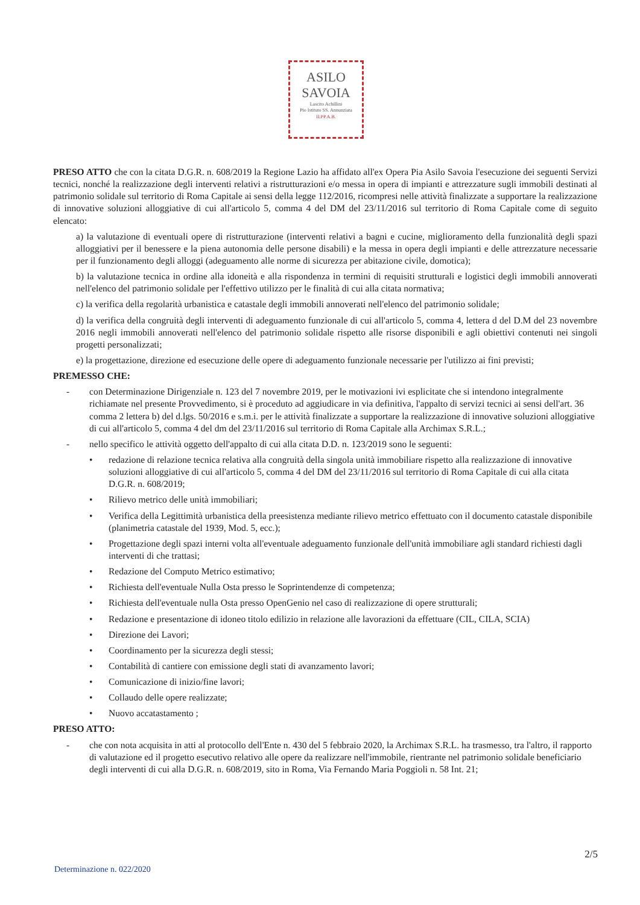ASILO
SAVOIA
Lascito Achillini
Pio Istituto SS. Annunziata
II.PP.A.B.
PRESO ATTO che con la citata D.G.R. n. 608/2019 la Regione Lazio ha affidato all'ex Opera Pia Asilo Savoia l'esecuzione dei seguenti Servizi tecnici, nonché la realizzazione degli interventi relativi a ristrutturazioni e/o messa in opera di impianti e attrezzature sugli immobili destinati al patrimonio solidale sul territorio di Roma Capitale ai sensi della legge 112/2016, ricompresi nelle attività finalizzate a supportare la realizzazione di innovative soluzioni alloggiative di cui all'articolo 5, comma 4 del DM del 23/11/2016 sul territorio di Roma Capitale come di seguito elencato:
a) la valutazione di eventuali opere di ristrutturazione (interventi relativi a bagni e cucine, miglioramento della funzionalità degli spazi alloggiativi per il benessere e la piena autonomia delle persone disabili) e la messa in opera degli impianti e delle attrezzature necessarie per il funzionamento degli alloggi (adeguamento alle norme di sicurezza per abitazione civile, domotica);
b) la valutazione tecnica in ordine alla idoneità e alla rispondenza in termini di requisiti strutturali e logistici degli immobili annoverati nell'elenco del patrimonio solidale per l'effettivo utilizzo per le finalità di cui alla citata normativa;
c) la verifica della regolarità urbanistica e catastale degli immobili annoverati nell'elenco del patrimonio solidale;
d) la verifica della congruità degli interventi di adeguamento funzionale di cui all'articolo 5, comma 4, lettera d del D.M del 23 novembre 2016 negli immobili annoverati nell'elenco del patrimonio solidale rispetto alle risorse disponibili e agli obiettivi contenuti nei singoli progetti personalizzati;
e) la progettazione, direzione ed esecuzione delle opere di adeguamento funzionale necessarie per l'utilizzo ai fini previsti;
PREMESSO CHE:
- con Determinazione Dirigenziale n. 123 del 7 novembre 2019, per le motivazioni ivi esplicitate che si intendono integralmente richiamate nel presente Provvedimento, si è proceduto ad aggiudicare in via definitiva, l'appalto di servizi tecnici ai sensi dell'art. 36 comma 2 lettera b) del d.lgs. 50/2016 e s.m.i. per le attività finalizzate a supportare la realizzazione di innovative soluzioni alloggiative di cui all'articolo 5, comma 4 del dm del 23/11/2016 sul territorio di Roma Capitale alla Archimax S.R.L.;
- nello specifico le attività oggetto dell'appalto di cui alla citata D.D. n. 123/2019 sono le seguenti:
• redazione di relazione tecnica relativa alla congruità della singola unità immobiliare rispetto alla realizzazione di innovative soluzioni alloggiative di cui all'articolo 5, comma 4 del DM del 23/11/2016 sul territorio di Roma Capitale di cui alla citata D.G.R. n. 608/2019;
• Rilievo metrico delle unità immobiliari;
• Verifica della Legittimità urbanistica della preesistenza mediante rilievo metrico effettuato con il documento catastale disponibile (planimetria catastale del 1939, Mod. 5, ecc.);
• Progettazione degli spazi interni volta all'eventuale adeguamento funzionale dell'unità immobiliare agli standard richiesti dagli interventi di che trattasi;
• Redazione del Computo Metrico estimativo;
• Richiesta dell'eventuale Nulla Osta presso le Soprintendenze di competenza;
• Richiesta dell'eventuale nulla Osta presso OpenGenio nel caso di realizzazione di opere strutturali;
• Redazione e presentazione di idoneo titolo edilizio in relazione alle lavorazioni da effettuare (CIL, CILA, SCIA)
• Direzione dei Lavori;
• Coordinamento per la sicurezza degli stessi;
• Contabilità di cantiere con emissione degli stati di avanzamento lavori;
• Comunicazione di inizio/fine lavori;
• Collaudo delle opere realizzate;
• Nuovo accatastamento ;
PRESO ATTO:
- che con nota acquisita in atti al protocollo dell'Ente n. 430 del 5 febbraio 2020, la Archimax S.R.L. ha trasmesso, tra l'altro, il rapporto di valutazione ed il progetto esecutivo relativo alle opere da realizzare nell'immobile, rientrante nel patrimonio solidale beneficiario degli interventi di cui alla D.G.R. n. 608/2019, sito in Roma, Via Fernando Maria Poggioli n. 58 Int. 21;
2/5
Determinazione n. 022/2020